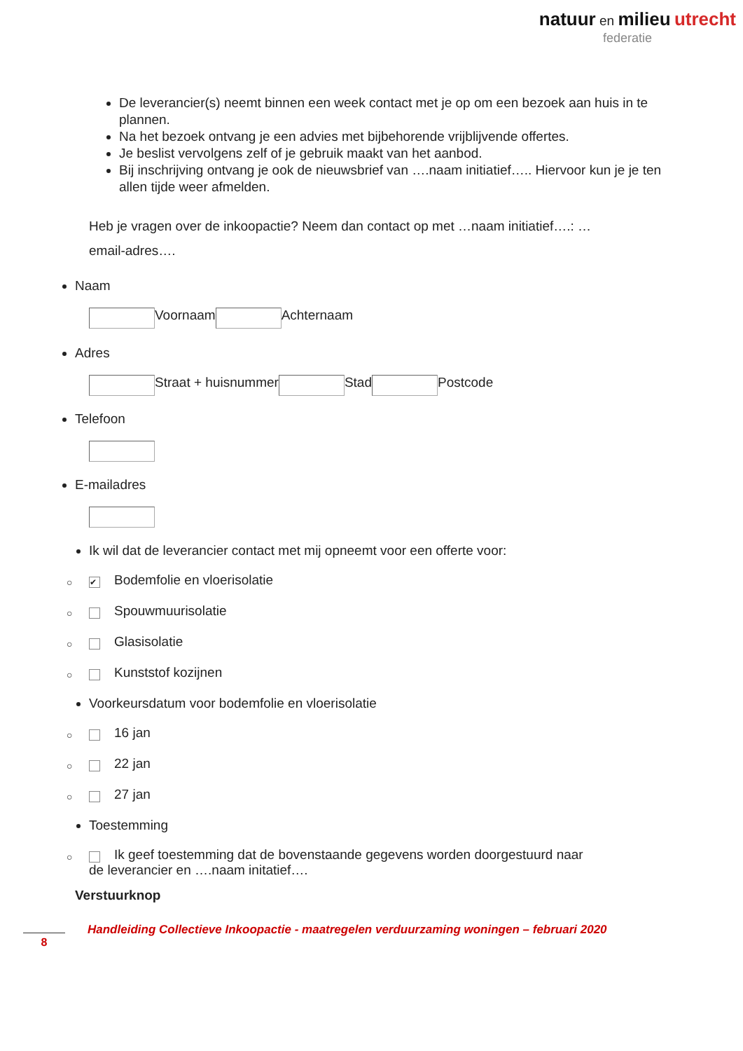natuur en milieu utrecht
federatie
De leverancier(s) neemt binnen een week contact met je op om een bezoek aan huis in te plannen.
Na het bezoek ontvang je een advies met bijbehorende vrijblijvende offertes.
Je beslist vervolgens zelf of je gebruik maakt van het aanbod.
Bij inschrijving ontvang je ook de nieuwsbrief van ….naam initiatief….. Hiervoor kun je je ten allen tijde weer afmelden.
Heb je vragen over de inkoopactie? Neem dan contact op met …naam initiatief….: …email-adres….
Naam
Voornaam Achternaam
Adres
Straat + huisnummer Stad Postcode
Telefoon
E-mailadres
Ik wil dat de leverancier contact met mij opneemt voor een offerte voor:
○ ✔ Bodemfolie en vloerisolatie
○ Spouwmuurisolatie
○ Glasisolatie
○ Kunststof kozijnen
Voorkeursdatum voor bodemfolie en vloerisolatie
○ 16 jan
○ 22 jan
○ 27 jan
Toestemming
○ Ik geef toestemming dat de bovenstaande gegevens worden doorgestuurd naar
de leverancier en ….naam initatief….
Verstuurknop
8
Handleiding Collectieve Inkoopactie - maatregelen verduurzaming woningen – februari 2020